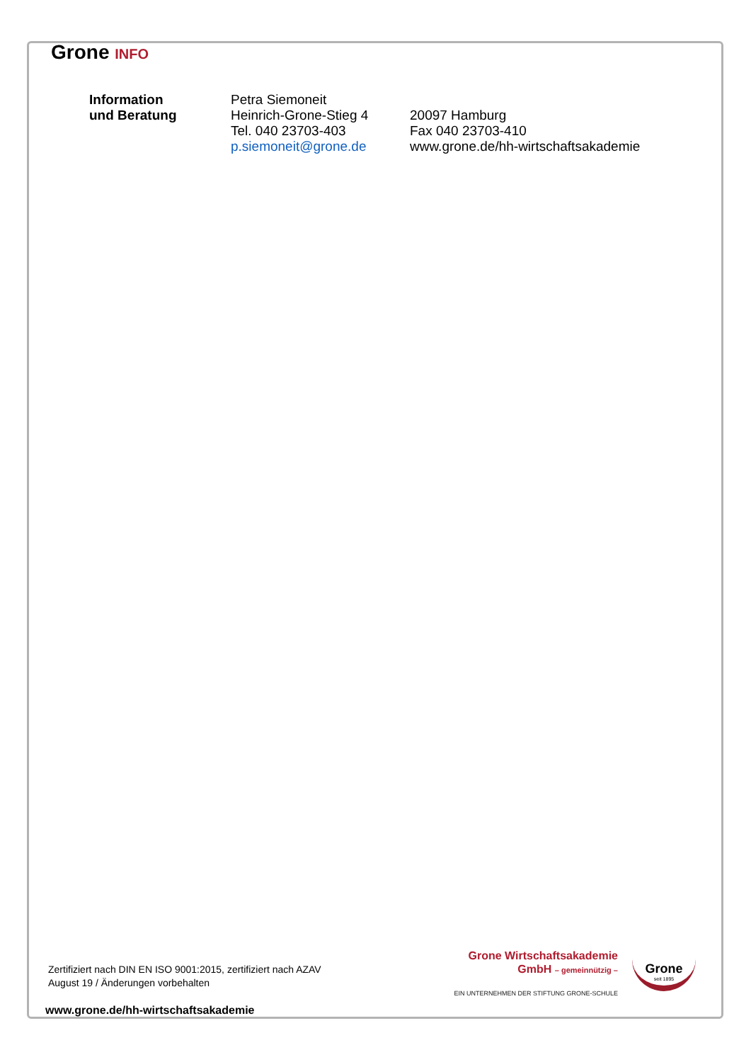Grone INFO
Information
und Beratung
Petra Siemoneit
Heinrich-Grone-Stieg 4
Tel. 040 23703-403
p.siemoneit@grone.de
20097 Hamburg
Fax 040 23703-410
www.grone.de/hh-wirtschaftsakademie
Zertifiziert nach DIN EN ISO 9001:2015, zertifiziert nach AZAV
August 19 / Änderungen vorbehalten
Grone Wirtschaftsakademie
GmbH – gemeinnützig –
EIN UNTERNEHMEN DER STIFTUNG GRONE-SCHULE
Grone
seit 1895
www.grone.de/hh-wirtschaftsakademie